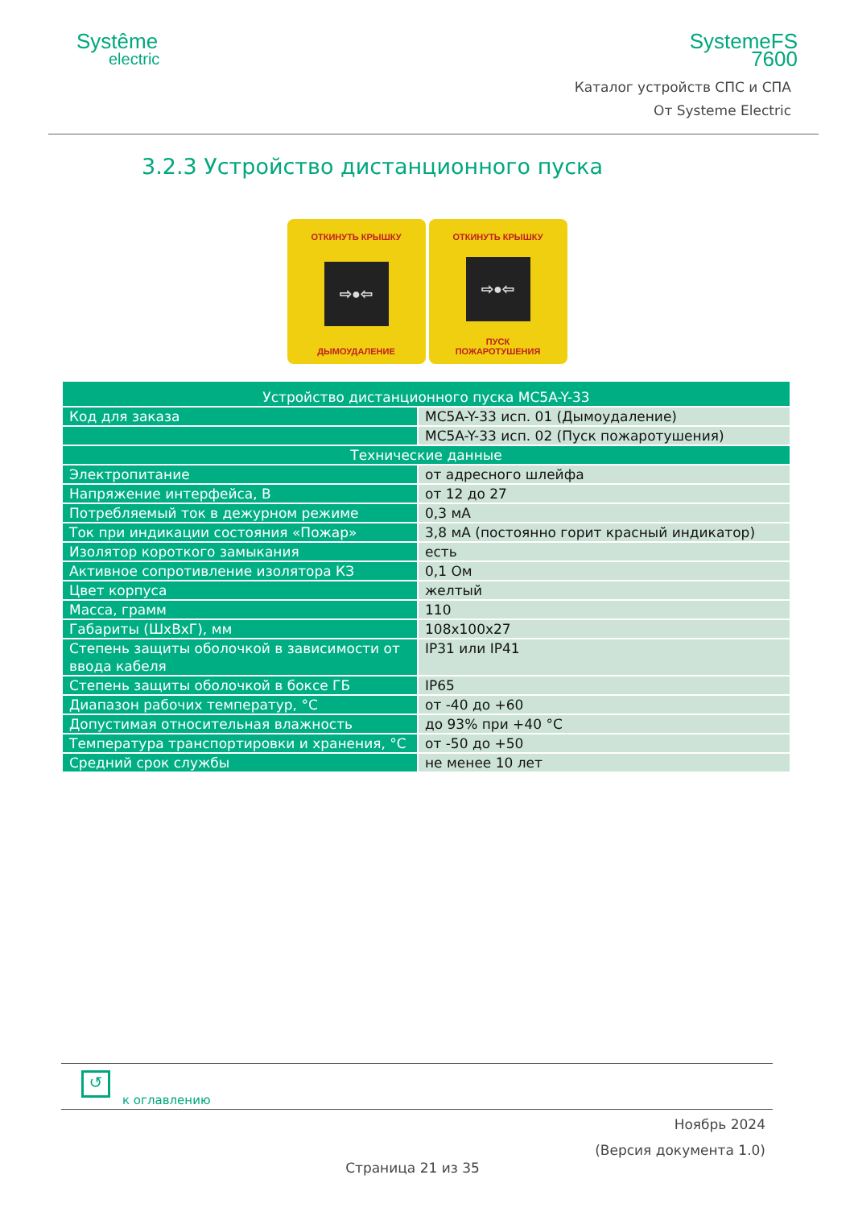Systême
electric
SystemeFS
7600
Каталог устройств СПС и СПА
От Systeme Electric
3.2.3 Устройство дистанционного пуска
ОТКИНУТЬ КРЫШКУ
⇨●⇦
ДЫМОУДАЛЕНИЕ
ОТКИНУТЬ КРЫШКУ
⇨●⇦
ПУСК
ПОЖАРОТУШЕНИЯ
| Устройство дистанционного пуска MC5A-Y-33 | |
| Код для заказа | MC5A-Y-33 исп. 01 (Дымоудаление) |
| | MC5A-Y-33 исп. 02 (Пуск пожаротушения) |
| Технические данные | |
| Электропитание | от адресного шлейфа |
| Напряжение интерфейса, В | от 12 до 27 |
| Потребляемый ток в дежурном режиме | 0,3 мА |
| Ток при индикации состояния «Пожар» | 3,8 мА (постоянно горит красный индикатор) |
| Изолятор короткого замыкания | есть |
| Активное сопротивление изолятора КЗ | 0,1 Ом |
| Цвет корпуса | желтый |
| Масса, грамм | 110 |
| Габариты (ШхВхГ), мм | 108x100x27 |
| Степень защиты оболочкой в зависимости от ввода кабеля | IP31 или IP41 |
| Степень защиты оболочкой в боксе ГБ | IP65 |
| Диапазон рабочих температур, °С | от -40 до +60 |
| Допустимая относительная влажность | до 93% при +40 °С |
| Температура транспортировки и хранения, °С | от -50 до +50 |
| Средний срок службы | не менее 10 лет |
↺
к оглавлению
Ноябрь 2024
(Версия документа 1.0)
Страница 21 из 35